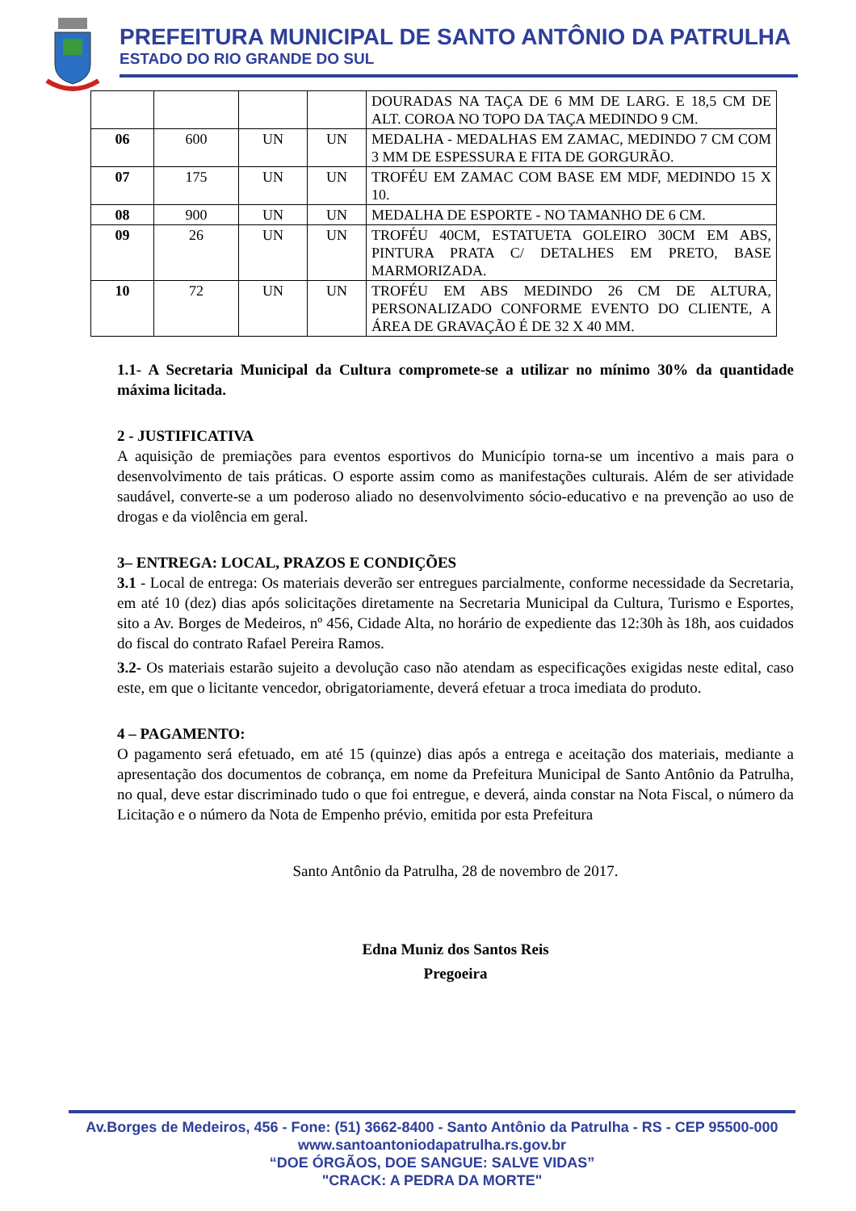PREFEITURA MUNICIPAL DE SANTO ANTÔNIO DA PATRULHA
ESTADO DO RIO GRANDE DO SUL
| | | | | DOURADAS NA TAÇA DE 6 MM DE LARG. E 18,5 CM DE ALT. COROA NO TOPO DA TAÇA MEDINDO 9 CM. |
| 06 | 600 | UN | UN | MEDALHA - MEDALHAS EM ZAMAC, MEDINDO 7 CM COM 3 MM DE ESPESSURA E FITA DE GORGURÃO. |
| 07 | 175 | UN | UN | TROFÉU EM ZAMAC COM BASE EM MDF, MEDINDO 15 X 10. |
| 08 | 900 | UN | UN | MEDALHA DE ESPORTE - NO TAMANHO DE 6 CM. |
| 09 | 26 | UN | UN | TROFÉU 40CM, ESTATUETA GOLEIRO 30CM EM ABS, PINTURA PRATA C/ DETALHES EM PRETO, BASE MARMORIZADA. |
| 10 | 72 | UN | UN | TROFÉU EM ABS MEDINDO 26 CM DE ALTURA, PERSONALIZADO CONFORME EVENTO DO CLIENTE, A ÁREA DE GRAVAÇÃO É DE 32 X 40 MM. |
1.1- A Secretaria Municipal da Cultura compromete-se a utilizar no mínimo 30% da quantidade máxima licitada.
2 - JUSTIFICATIVA
A aquisição de premiações para eventos esportivos do Município torna-se um incentivo a mais para o desenvolvimento de tais práticas. O esporte assim como as manifestações culturais. Além de ser atividade saudável, converte-se a um poderoso aliado no desenvolvimento sócio-educativo e na prevenção ao uso de drogas e da violência em geral.
3– ENTREGA: LOCAL, PRAZOS E CONDIÇÕES
3.1 - Local de entrega: Os materiais deverão ser entregues parcialmente, conforme necessidade da Secretaria, em até 10 (dez) dias após solicitações diretamente na Secretaria Municipal da Cultura, Turismo e Esportes, sito a Av. Borges de Medeiros, nº 456, Cidade Alta, no horário de expediente das 12:30h às 18h, aos cuidados do fiscal do contrato Rafael Pereira Ramos.
3.2- Os materiais estarão sujeito a devolução caso não atendam as especificações exigidas neste edital, caso este, em que o licitante vencedor, obrigatoriamente, deverá efetuar a troca imediata do produto.
4 – PAGAMENTO:
O pagamento será efetuado, em até 15 (quinze) dias após a entrega e aceitação dos materiais, mediante a apresentação dos documentos de cobrança, em nome da Prefeitura Municipal de Santo Antônio da Patrulha, no qual, deve estar discriminado tudo o que foi entregue, e deverá, ainda constar na Nota Fiscal, o número da Licitação e o número da Nota de Empenho prévio, emitida por esta Prefeitura
Santo Antônio da Patrulha, 28 de novembro de 2017.
Edna Muniz dos Santos Reis
Pregoeira
Av.Borges de Medeiros, 456 - Fone: (51) 3662-8400 - Santo Antônio da Patrulha - RS - CEP 95500-000
www.santoantoniodapatrulha.rs.gov.br
“DOE ÓRGÃOS, DOE SANGUE: SALVE VIDAS”
"CRACK: A PEDRA DA MORTE"